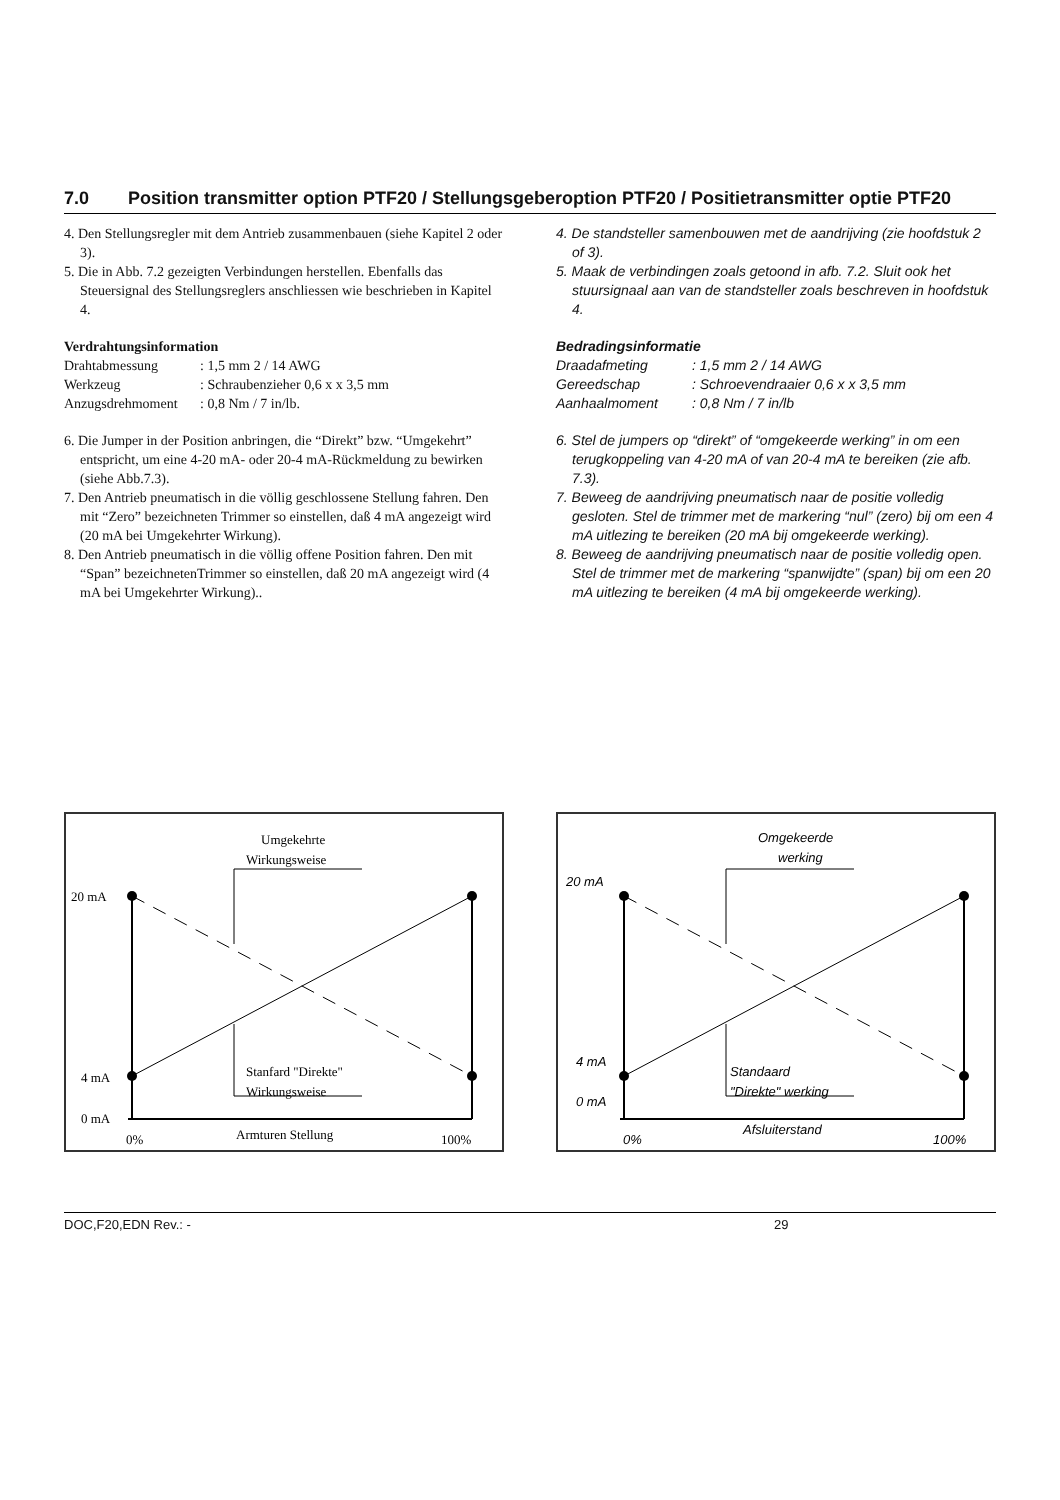7.0 Position transmitter option PTF20 / Stellungsgeberoption PTF20 / Positietransmitter optie PTF20
4. Den Stellungsregler mit dem Antrieb zusammenbauen (siehe Kapitel 2 oder 3).
5. Die in Abb. 7.2 gezeigten Verbindungen herstellen. Ebenfalls das Steuersignal des Stellungsreglers anschliessen wie beschrieben in Kapitel 4.
Verdrahtungsinformation
Drahtabmessung: 1,5 mm 2 / 14 AWG
Werkzeug: Schraubenzieher 0,6 x x 3,5 mm
Anzugsdrehmoment: 0,8 Nm / 7 in/lb.
6. Die Jumper in der Position anbringen, die “Direkt” bzw. “Umgekehrt” entspricht, um eine 4-20 mA- oder 20-4 mA-Rückmeldung zu bewirken (siehe Abb.7.3).
7. Den Antrieb pneumatisch in die völlig geschlossene Stellung fahren. Den mit “Zero” bezeichneten Trimmer so einstellen, daß 4 mA angezeigt wird (20 mA bei Umgekehrter Wirkung).
8. Den Antrieb pneumatisch in die völlig offene Position fahren. Den mit “Span” bezeichnetenTrimmer so einstellen, daß 20 mA angezeigt wird (4 mA bei Umgekehrter Wirkung)..
4. De standsteller samenbouwen met de aandrijving (zie hoofdstuk 2 of 3).
5. Maak de verbindingen zoals getoond in afb. 7.2. Sluit ook het stuursignaal aan van de standsteller zoals beschreven in hoofdstuk 4.
Bedradingsinformatie
Draadafmeting: 1,5 mm 2 / 14 AWG
Gereedschap: Schroevendraaier 0,6 x x 3,5 mm
Aanhaalmoment: 0,8 Nm / 7 in/lb
6. Stel de jumpers op “direkt” of “omgekeerde werking” in om een terugkoppeling van 4-20 mA of van 20-4 mA te bereiken (zie afb. 7.3).
7. Beweeg de aandrijving pneumatisch naar de positie volledig gesloten. Stel de trimmer met de markering “nul” (zero) bij om een 4 mA uitlezing te bereiken (20 mA bij omgekeerde werking).
8. Beweeg de aandrijving pneumatisch naar de positie volledig open. Stel de trimmer met de markering “spanwijdte” (span) bij om een 20 mA uitlezing te bereiken (4 mA bij omgekeerde werking).
Umgekehrte
Wirkungsweise
20 mA
4 mA
0 mA
Stanfard "Direkte"
Wirkungsweise
0%
Armturen Stellung
100%
Omgekeerde
werking
20 mA
4 mA
0 mA
Standaard
"Direkte" werking
0%
Afsluiterstand
100%
DOC,F20,EDN Rev.: - 29